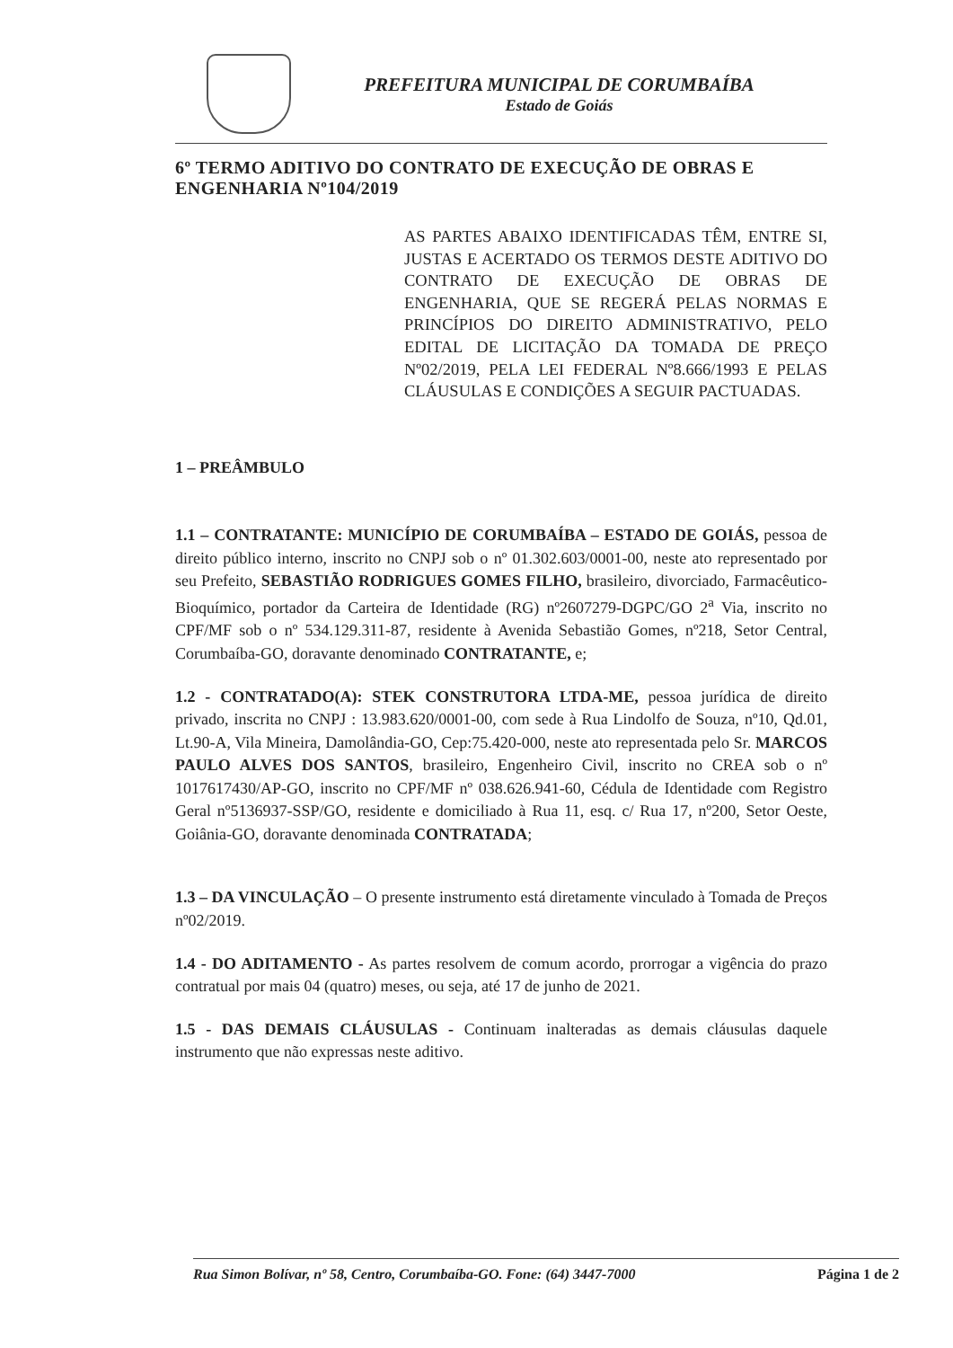PREFEITURA MUNICIPAL DE CORUMBAÍBA
Estado de Goiás
6º TERMO ADITIVO DO CONTRATO DE EXECUÇÃO DE OBRAS E ENGENHARIA Nº104/2019
AS PARTES ABAIXO IDENTIFICADAS TÊM, ENTRE SI, JUSTAS E ACERTADO OS TERMOS DESTE ADITIVO DO CONTRATO DE EXECUÇÃO DE OBRAS DE ENGENHARIA, QUE SE REGERÁ PELAS NORMAS E PRINCÍPIOS DO DIREITO ADMINISTRATIVO, PELO EDITAL DE LICITAÇÃO DA TOMADA DE PREÇO Nº02/2019, PELA LEI FEDERAL Nº8.666/1993 E PELAS CLÁUSULAS E CONDIÇÕES A SEGUIR PACTUADAS.
1 – PREÂMBULO
1.1 – CONTRATANTE: MUNICÍPIO DE CORUMBAÍBA – ESTADO DE GOIÁS, pessoa de direito público interno, inscrito no CNPJ sob o nº 01.302.603/0001-00, neste ato representado por seu Prefeito, SEBASTIÃO RODRIGUES GOMES FILHO, brasileiro, divorciado, Farmacêutico-Bioquímico, portador da Carteira de Identidade (RG) nº2607279-DGPC/GO 2<sup>a</sup> Via, inscrito no CPF/MF sob o nº 534.129.311-87, residente à Avenida Sebastião Gomes, nº218, Setor Central, Corumbaíba-GO, doravante denominado CONTRATANTE, e;
1.2 - CONTRATADO(A): STEK CONSTRUTORA LTDA-ME, pessoa jurídica de direito privado, inscrita no CNPJ : 13.983.620/0001-00, com sede à Rua Lindolfo de Souza, nº10, Qd.01, Lt.90-A, Vila Mineira, Damolândia-GO, Cep:75.420-000, neste ato representada pelo Sr. MARCOS PAULO ALVES DOS SANTOS, brasileiro, Engenheiro Civil, inscrito no CREA sob o nº 1017617430/AP-GO, inscrito no CPF/MF nº 038.626.941-60, Cédula de Identidade com Registro Geral nº5136937-SSP/GO, residente e domiciliado à Rua 11, esq. c/ Rua 17, nº200, Setor Oeste, Goiânia-GO, doravante denominada CONTRATADA;
1.3 – DA VINCULAÇÃO – O presente instrumento está diretamente vinculado à Tomada de Preços nº02/2019.
1.4 - DO ADITAMENTO - As partes resolvem de comum acordo, prorrogar a vigência do prazo contratual por mais 04 (quatro) meses, ou seja, até 17 de junho de 2021.
1.5 - DAS DEMAIS CLÁUSULAS - Continuam inalteradas as demais cláusulas daquele instrumento que não expressas neste aditivo.
Rua Simon Bolívar, nº 58, Centro, Corumbaíba-GO. Fone: (64) 3447-7000 Página 1 de 2